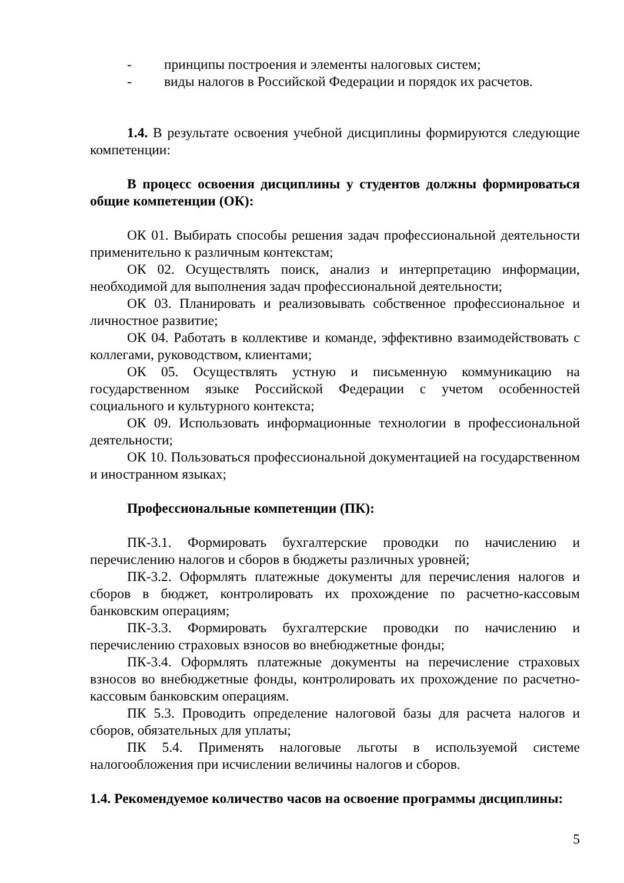- принципы построения и элементы налоговых систем;
- виды налогов в Российской Федерации и порядок их расчетов.
1.4. В результате освоения учебной дисциплины формируются следующие компетенции:
В процесс освоения дисциплины у студентов должны формироваться общие компетенции (ОК):
ОК 01. Выбирать способы решения задач профессиональной деятельности применительно к различным контекстам;
ОК 02. Осуществлять поиск, анализ и интерпретацию информации, необходимой для выполнения задач профессиональной деятельности;
ОК 03. Планировать и реализовывать собственное профессиональное и личностное развитие;
ОК 04. Работать в коллективе и команде, эффективно взаимодействовать с коллегами, руководством, клиентами;
ОК 05. Осуществлять устную и письменную коммуникацию на государственном языке Российской Федерации с учетом особенностей социального и культурного контекста;
ОК 09. Использовать информационные технологии в профессиональной деятельности;
ОК 10. Пользоваться профессиональной документацией на государственном и иностранном языках;
Профессиональные компетенции (ПК):
ПК-3.1. Формировать бухгалтерские проводки по начислению и перечислению налогов и сборов в бюджеты различных уровней;
ПК-3.2. Оформлять платежные документы для перечисления налогов и сборов в бюджет, контролировать их прохождение по расчетно-кассовым банковским операциям;
ПК-3.3. Формировать бухгалтерские проводки по начислению и перечислению страховых взносов во внебюджетные фонды;
ПК-3.4. Оформлять платежные документы на перечисление страховых взносов во внебюджетные фонды, контролировать их прохождение по расчетно-кассовым банковским операциям.
ПК 5.3. Проводить определение налоговой базы для расчета налогов и сборов, обязательных для уплаты;
ПК 5.4. Применять налоговые льготы в используемой системе налогообложения при исчислении величины налогов и сборов.
1.4. Рекомендуемое количество часов на освоение программы дисциплины:
5